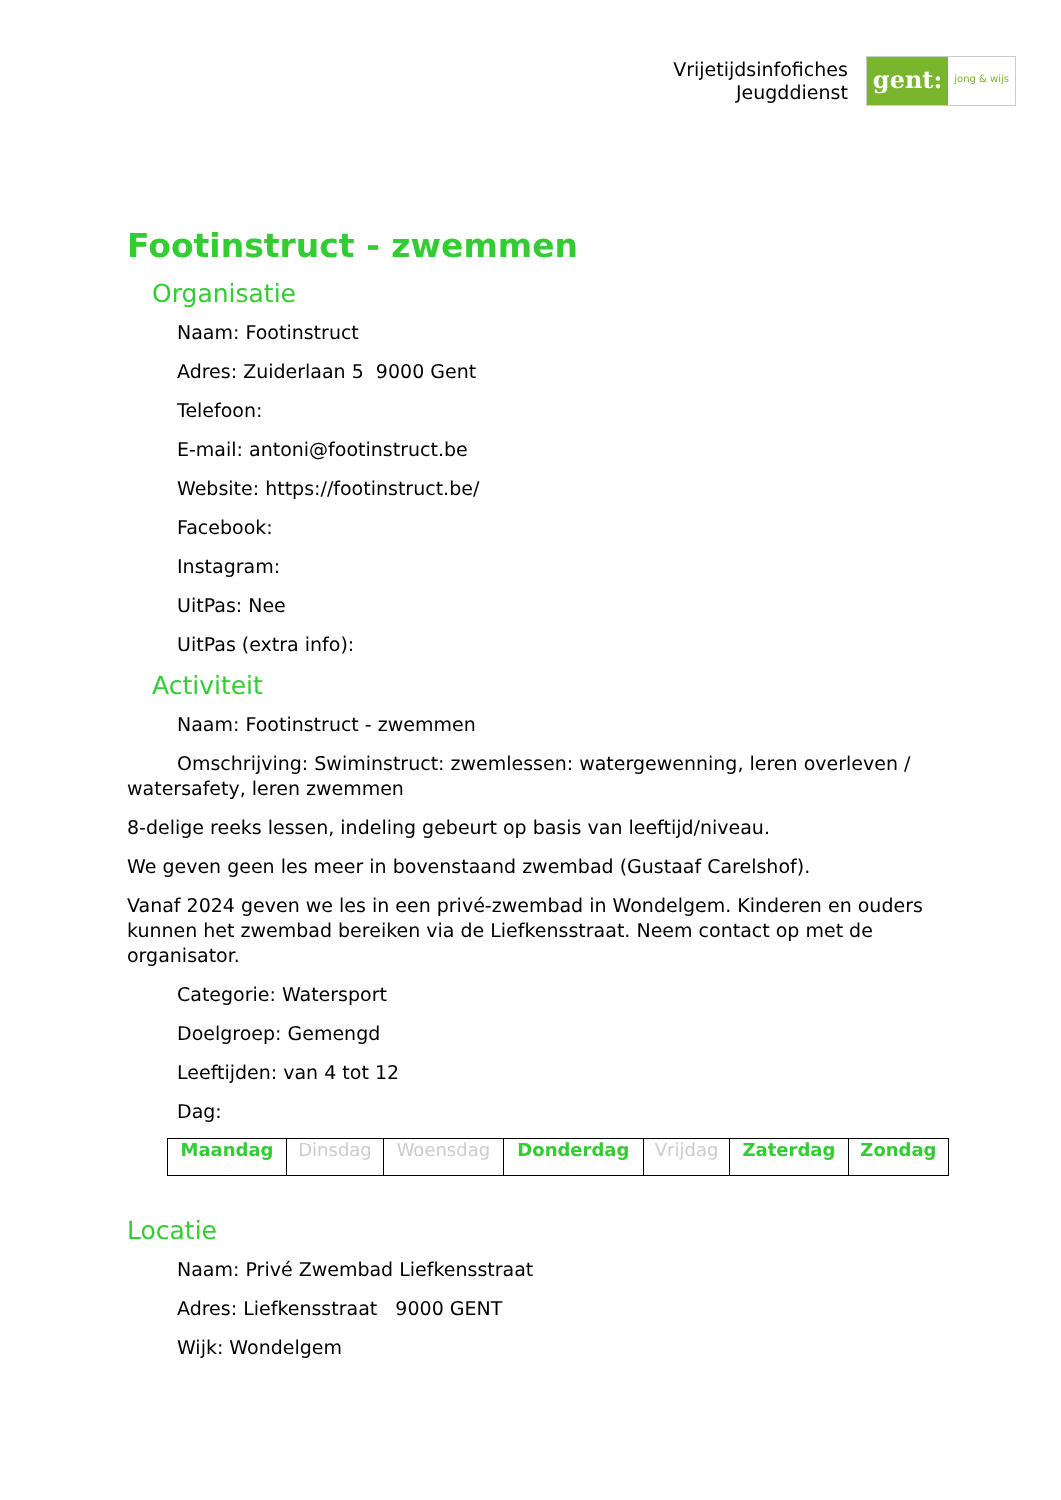Vrijetijdsinfofiches
Jeugddienst
gent: jong & wijs
Footinstruct - zwemmen
Organisatie
Naam: Footinstruct
Adres: Zuiderlaan 5 9000 Gent
Telefoon:
E-mail: antoni@footinstruct.be
Website: https://footinstruct.be/
Facebook:
Instagram:
UitPas: Nee
UitPas (extra info):
Activiteit
Naam: Footinstruct - zwemmen
Omschrijving: Swiminstruct: zwemlessen: watergewenning, leren overleven / watersafety, leren zwemmen
8-delige reeks lessen, indeling gebeurt op basis van leeftijd/niveau.
We geven geen les meer in bovenstaand zwembad (Gustaaf Carelshof).
Vanaf 2024 geven we les in een privé-zwembad in Wondelgem. Kinderen en ouders kunnen het zwembad bereiken via de Liefkensstraat. Neem contact op met de organisator.
Categorie: Watersport
Doelgroep: Gemengd
Leeftijden: van 4 tot 12
Dag:
| Maandag | Dinsdag | Woensdag | Donderdag | Vrijdag | Zaterdag | Zondag |
Locatie
Naam: Privé Zwembad Liefkensstraat
Adres: Liefkensstraat 9000 GENT
Wijk: Wondelgem